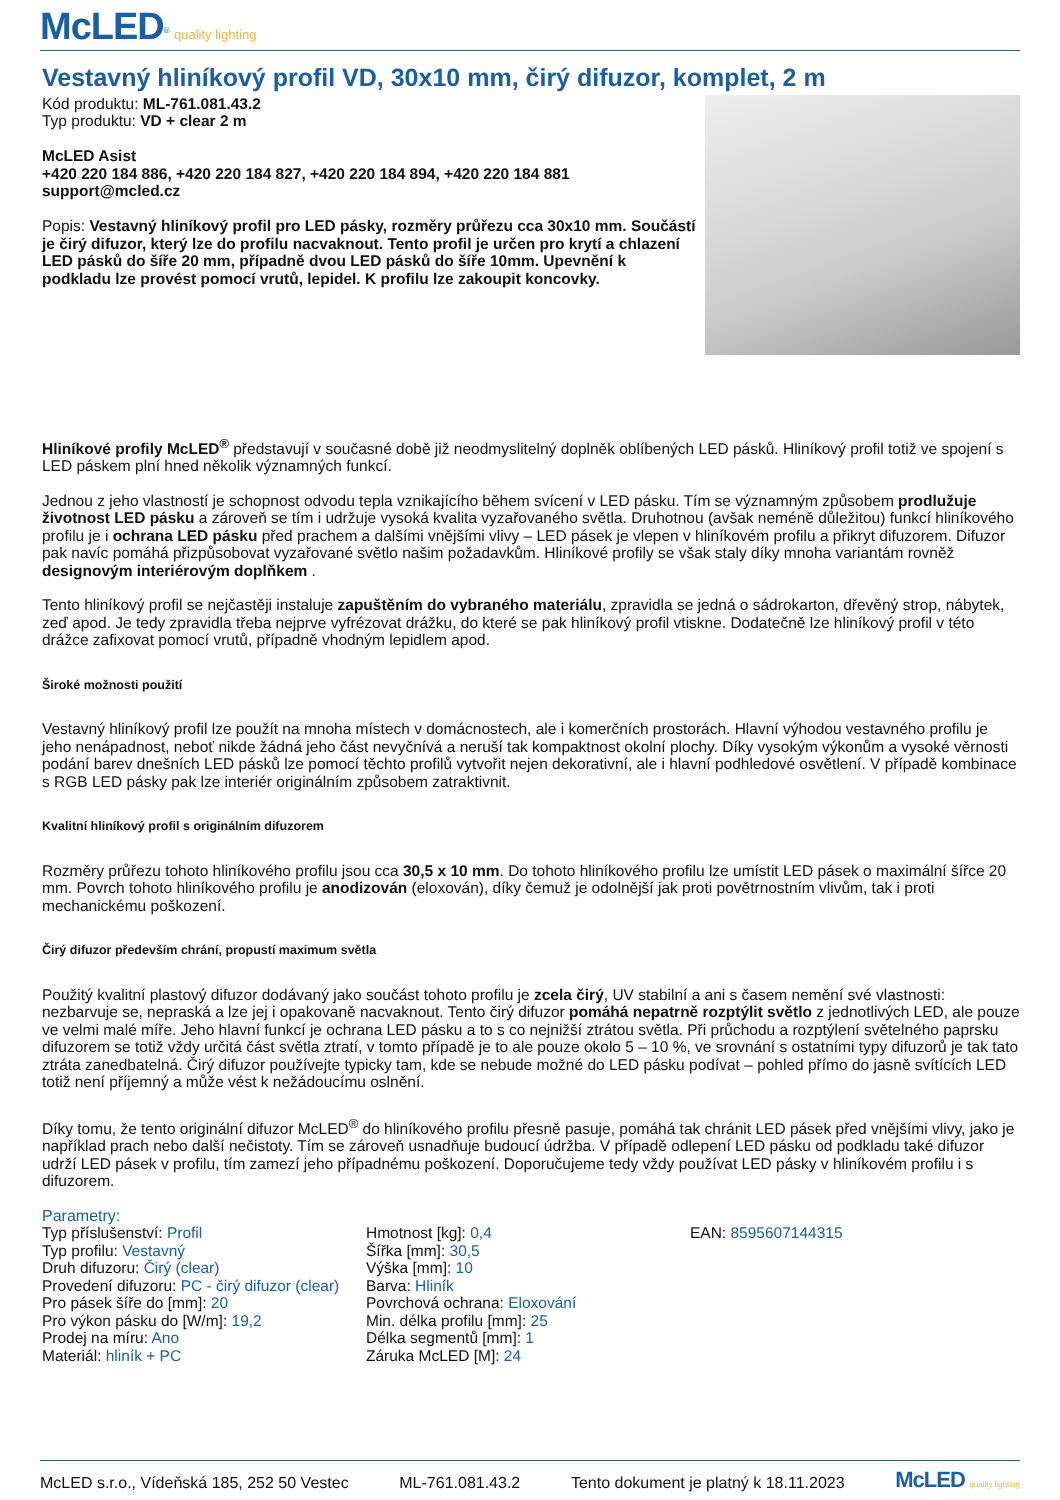McLED<sup>®</sup> quality lighting
Vestavný hliníkový profil VD, 30x10 mm, čirý difuzor, komplet, 2 m
Kód produktu: ML-761.081.43.2
Typ produktu: VD + clear 2 m
McLED Asist
+420 220 184 886, +420 220 184 827, +420 220 184 894, +420 220 184 881
support@mcled.cz
Popis: Vestavný hliníkový profil pro LED pásky, rozměry průřezu cca 30x10 mm. Součástí je čirý difuzor, který lze do profilu nacvaknout. Tento profil je určen pro krytí a chlazení LED pásků do šíře 20 mm, případně dvou LED pásků do šíře 10mm. Upevnění k podkladu lze provést pomocí vrutů, lepidel. K profilu lze zakoupit koncovky.
Hliníkové profily McLED<sup>®</sup> představují v současné době již neodmyslitelný doplněk oblíbených LED pásků. Hliníkový profil totiž ve spojení s LED páskem plní hned několik významných funkcí.
Jednou z jeho vlastností je schopnost odvodu tepla vznikajícího během svícení v LED pásku. Tím se významným způsobem prodlužuje životnost LED pásku a zároveň se tím i udržuje vysoká kvalita vyzařovaného světla. Druhotnou (avšak neméně důležitou) funkcí hliníkového profilu je i ochrana LED pásku před prachem a dalšími vnějšími vlivy – LED pásek je vlepen v hliníkovém profilu a přikryt difuzorem. Difuzor pak navíc pomáhá přizpůsobovat vyzařované světlo našim požadavkům. Hliníkové profily se však staly díky mnoha variantám rovněž designovým interiérovým doplňkem .
Tento hliníkový profil se nejčastěji instaluje zapuštěním do vybraného materiálu, zpravidla se jedná o sádrokarton, dřevěný strop, nábytek, zeď apod. Je tedy zpravidla třeba nejprve vyfrézovat drážku, do které se pak hliníkový profil vtiskne. Dodatečně lze hliníkový profil v této drážce zafixovat pomocí vrutů, případně vhodným lepidlem apod.
Široké možnosti použití
Vestavný hliníkový profil lze použít na mnoha místech v domácnostech, ale i komerčních prostorách. Hlavní výhodou vestavného profilu je jeho nenápadnost, neboť nikde žádná jeho část nevyčnívá a neruší tak kompaktnost okolní plochy. Díky vysokým výkonům a vysoké věrnosti podání barev dnešních LED pásků lze pomocí těchto profilů vytvořit nejen dekorativní, ale i hlavní podhledové osvětlení. V případě kombinace s RGB LED pásky pak lze interiér originálním způsobem zatraktivnit.
Kvalitní hliníkový profil s originálním difuzorem
Rozměry průřezu tohoto hliníkového profilu jsou cca 30,5 x 10 mm. Do tohoto hliníkového profilu lze umístit LED pásek o maximální šířce 20 mm. Povrch tohoto hliníkového profilu je anodizován (eloxován), díky čemuž je odolnější jak proti povětrnostním vlivům, tak i proti mechanickému poškození.
Čirý difuzor především chrání, propustí maximum světla
Použitý kvalitní plastový difuzor dodávaný jako součást tohoto profilu je zcela čirý, UV stabilní a ani s časem nemění své vlastnosti: nezbarvuje se, nepraská a lze jej i opakovaně nacvaknout. Tento čirý difuzor pomáhá nepatrně rozptýlit světlo z jednotlivých LED, ale pouze ve velmi malé míře. Jeho hlavní funkcí je ochrana LED pásku a to s co nejnižší ztrátou světla. Při průchodu a rozptýlení světelného paprsku difuzorem se totiž vždy určitá část světla ztratí, v tomto případě je to ale pouze okolo 5 – 10 %, ve srovnání s ostatními typy difuzorů je tak tato ztráta zanedbatelná. Čirý difuzor používejte typicky tam, kde se nebude možné do LED pásku podívat – pohled přímo do jasně svítících LED totiž není příjemný a může vést k nežádoucímu oslnění.
Díky tomu, že tento originální difuzor McLED<sup>®</sup> do hliníkového profilu přesně pasuje, pomáhá tak chránit LED pásek před vnějšími vlivy, jako je například prach nebo další nečistoty. Tím se zároveň usnadňuje budoucí údržba. V případě odlepení LED pásku od podkladu také difuzor udrží LED pásek v profilu, tím zamezí jeho případnému poškození. Doporučujeme tedy vždy používat LED pásky v hliníkovém profilu i s difuzorem.
Parametry:
Typ příslušenství: Profil
Typ profilu: Vestavný
Druh difuzoru: Čirý (clear)
Provedení difuzoru: PC - čirý difuzor (clear)
Pro pásek šíře do [mm]: 20
Pro výkon pásku do [W/m]: 19,2
Prodej na míru: Ano
Materiál: hliník + PC
Hmotnost [kg]: 0,4
Šířka [mm]: 30,5
Výška [mm]: 10
Barva: Hliník
Povrchová ochrana: Eloxování
Min. délka profilu [mm]: 25
Délka segmentů [mm]: 1
Záruka McLED [M]: 24
EAN: 8595607144315
McLED s.r.o., Vídeňská 185, 252 50 Vestec ML-761.081.43.2 Tento dokument je platný k 18.11.2023 McLED quality lighting